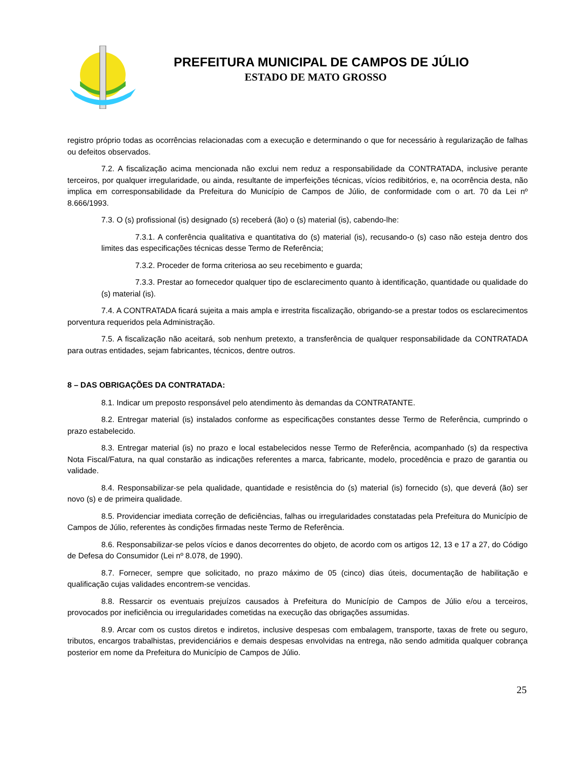PREFEITURA MUNICIPAL DE CAMPOS DE JÚLIO
ESTADO DE MATO GROSSO
registro próprio todas as ocorrências relacionadas com a execução e determinando o que for necessário à regularização de falhas ou defeitos observados.
7.2. A fiscalização acima mencionada não exclui nem reduz a responsabilidade da CONTRATADA, inclusive perante terceiros, por qualquer irregularidade, ou ainda, resultante de imperfeições técnicas, vícios redibitórios, e, na ocorrência desta, não implica em corresponsabilidade da Prefeitura do Município de Campos de Júlio, de conformidade com o art. 70 da Lei nº 8.666/1993.
7.3. O (s) profissional (is) designado (s) receberá (ão) o (s) material (is), cabendo-lhe:
7.3.1. A conferência qualitativa e quantitativa do (s) material (is), recusando-o (s) caso não esteja dentro dos limites das especificações técnicas desse Termo de Referência;
7.3.2. Proceder de forma criteriosa ao seu recebimento e guarda;
7.3.3. Prestar ao fornecedor qualquer tipo de esclarecimento quanto à identificação, quantidade ou qualidade do (s) material (is).
7.4. A CONTRATADA ficará sujeita a mais ampla e irrestrita fiscalização, obrigando-se a prestar todos os esclarecimentos porventura requeridos pela Administração.
7.5. A fiscalização não aceitará, sob nenhum pretexto, a transferência de qualquer responsabilidade da CONTRATADA para outras entidades, sejam fabricantes, técnicos, dentre outros.
8 – DAS OBRIGAÇÕES DA CONTRATADA:
8.1. Indicar um preposto responsável pelo atendimento às demandas da CONTRATANTE.
8.2. Entregar material (is) instalados conforme as especificações constantes desse Termo de Referência, cumprindo o prazo estabelecido.
8.3. Entregar material (is) no prazo e local estabelecidos nesse Termo de Referência, acompanhado (s) da respectiva Nota Fiscal/Fatura, na qual constarão as indicações referentes a marca, fabricante, modelo, procedência e prazo de garantia ou validade.
8.4. Responsabilizar-se pela qualidade, quantidade e resistência do (s) material (is) fornecido (s), que deverá (ão) ser novo (s) e de primeira qualidade.
8.5. Providenciar imediata correção de deficiências, falhas ou irregularidades constatadas pela Prefeitura do Município de Campos de Júlio, referentes às condições firmadas neste Termo de Referência.
8.6. Responsabilizar-se pelos vícios e danos decorrentes do objeto, de acordo com os artigos 12, 13 e 17 a 27, do Código de Defesa do Consumidor (Lei nº 8.078, de 1990).
8.7. Fornecer, sempre que solicitado, no prazo máximo de 05 (cinco) dias úteis, documentação de habilitação e qualificação cujas validades encontrem-se vencidas.
8.8. Ressarcir os eventuais prejuízos causados à Prefeitura do Município de Campos de Júlio e/ou a terceiros, provocados por ineficiência ou irregularidades cometidas na execução das obrigações assumidas.
8.9. Arcar com os custos diretos e indiretos, inclusive despesas com embalagem, transporte, taxas de frete ou seguro, tributos, encargos trabalhistas, previdenciários e demais despesas envolvidas na entrega, não sendo admitida qualquer cobrança posterior em nome da Prefeitura do Município de Campos de Júlio.
25